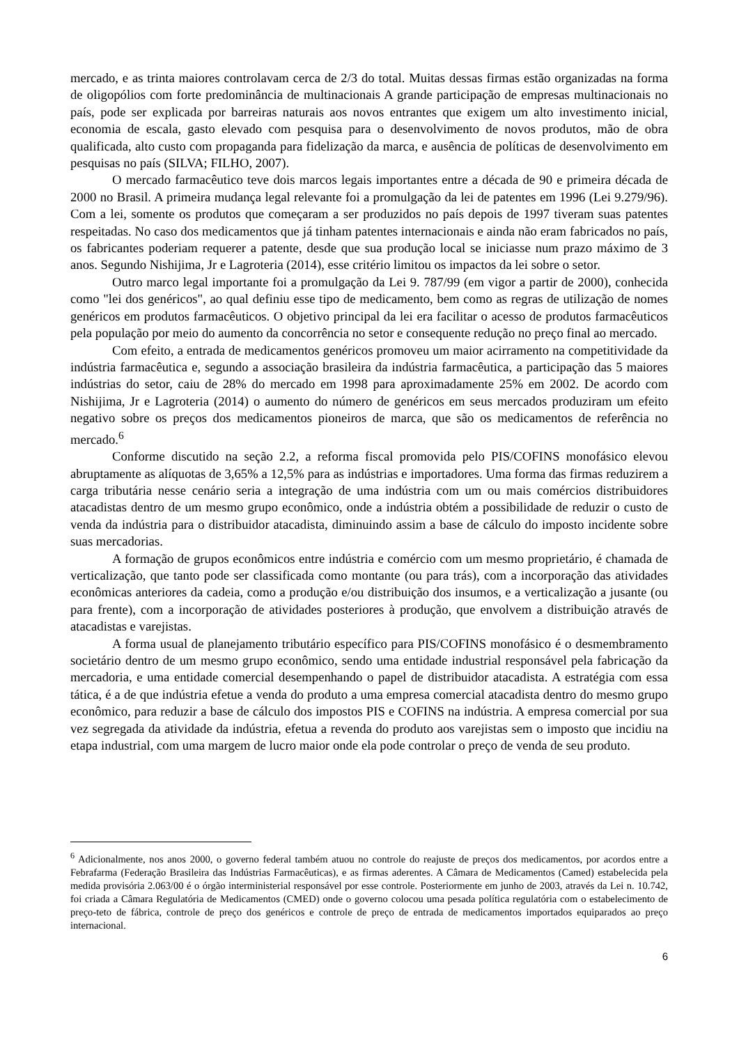mercado, e as trinta maiores controlavam cerca de 2/3 do total. Muitas dessas firmas estão organizadas na forma de oligopólios com forte predominância de multinacionais A grande participação de empresas multinacionais no país, pode ser explicada por barreiras naturais aos novos entrantes que exigem um alto investimento inicial, economia de escala, gasto elevado com pesquisa para o desenvolvimento de novos produtos, mão de obra qualificada, alto custo com propaganda para fidelização da marca, e ausência de políticas de desenvolvimento em pesquisas no país (SILVA; FILHO, 2007).
O mercado farmacêutico teve dois marcos legais importantes entre a década de 90 e primeira década de 2000 no Brasil. A primeira mudança legal relevante foi a promulgação da lei de patentes em 1996 (Lei 9.279/96). Com a lei, somente os produtos que começaram a ser produzidos no país depois de 1997 tiveram suas patentes respeitadas. No caso dos medicamentos que já tinham patentes internacionais e ainda não eram fabricados no país, os fabricantes poderiam requerer a patente, desde que sua produção local se iniciasse num prazo máximo de 3 anos. Segundo Nishijima, Jr e Lagroteria (2014), esse critério limitou os impactos da lei sobre o setor.
Outro marco legal importante foi a promulgação da Lei 9. 787/99 (em vigor a partir de 2000), conhecida como "lei dos genéricos", ao qual definiu esse tipo de medicamento, bem como as regras de utilização de nomes genéricos em produtos farmacêuticos. O objetivo principal da lei era facilitar o acesso de produtos farmacêuticos pela população por meio do aumento da concorrência no setor e consequente redução no preço final ao mercado.
Com efeito, a entrada de medicamentos genéricos promoveu um maior acirramento na competitividade da indústria farmacêutica e, segundo a associação brasileira da indústria farmacêutica, a participação das 5 maiores indústrias do setor, caiu de 28% do mercado em 1998 para aproximadamente 25% em 2002. De acordo com Nishijima, Jr e Lagroteria (2014) o aumento do número de genéricos em seus mercados produziram um efeito negativo sobre os preços dos medicamentos pioneiros de marca, que são os medicamentos de referência no mercado.<sup>6</sup>
Conforme discutido na seção 2.2, a reforma fiscal promovida pelo PIS/COFINS monofásico elevou abruptamente as alíquotas de 3,65% a 12,5% para as indústrias e importadores. Uma forma das firmas reduzirem a carga tributária nesse cenário seria a integração de uma indústria com um ou mais comércios distribuidores atacadistas dentro de um mesmo grupo econômico, onde a indústria obtém a possibilidade de reduzir o custo de venda da indústria para o distribuidor atacadista, diminuindo assim a base de cálculo do imposto incidente sobre suas mercadorias.
A formação de grupos econômicos entre indústria e comércio com um mesmo proprietário, é chamada de verticalização, que tanto pode ser classificada como montante (ou para trás), com a incorporação das atividades econômicas anteriores da cadeia, como a produção e/ou distribuição dos insumos, e a verticalização a jusante (ou para frente), com a incorporação de atividades posteriores à produção, que envolvem a distribuição através de atacadistas e varejistas.
A forma usual de planejamento tributário específico para PIS/COFINS monofásico é o desmembramento societário dentro de um mesmo grupo econômico, sendo uma entidade industrial responsável pela fabricação da mercadoria, e uma entidade comercial desempenhando o papel de distribuidor atacadista. A estratégia com essa tática, é a de que indústria efetue a venda do produto a uma empresa comercial atacadista dentro do mesmo grupo econômico, para reduzir a base de cálculo dos impostos PIS e COFINS na indústria. A empresa comercial por sua vez segregada da atividade da indústria, efetua a revenda do produto aos varejistas sem o imposto que incidiu na etapa industrial, com uma margem de lucro maior onde ela pode controlar o preço de venda de seu produto.
<sup>6</sup> Adicionalmente, nos anos 2000, o governo federal também atuou no controle do reajuste de preços dos medicamentos, por acordos entre a Febrafarma (Federação Brasileira das Indústrias Farmacêuticas), e as firmas aderentes. A Câmara de Medicamentos (Camed) estabelecida pela medida provisória 2.063/00 é o órgão interministerial responsável por esse controle. Posteriormente em junho de 2003, através da Lei n. 10.742, foi criada a Câmara Regulatória de Medicamentos (CMED) onde o governo colocou uma pesada política regulatória com o estabelecimento de preço-teto de fábrica, controle de preço dos genéricos e controle de preço de entrada de medicamentos importados equiparados ao preço internacional.
6